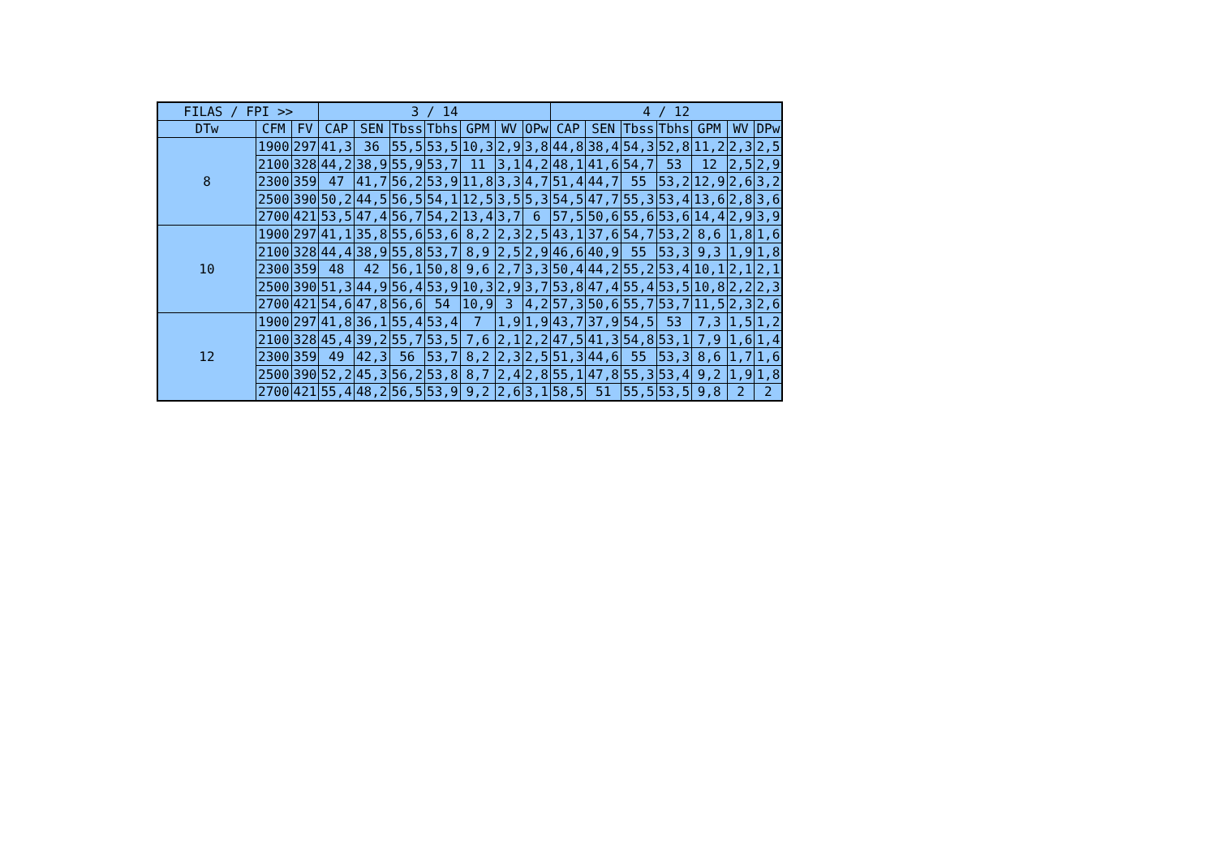| FILAS / FPI >> | | | 3 / 14 | | | | | | | 4 / 12 | | | | | | |
| --- | --- | --- | --- | --- | --- | --- | --- | --- | --- | --- | --- | --- | --- | --- | --- | --- |
| DTw | CFM | FV | CAP | SEN | Tbss | Tbhs | GPM | WV | OPw | CAP | SEN | Tbss | Tbhs | GPM | WV | DPw |
| 8 | 1900 | 297 | 41,3 | 36 | 55,5 | 53,5 | 10,3 | 2,9 | 3,8 | 44,8 | 38,4 | 54,3 | 52,8 | 11,2 | 2,3 | 2,5 |
| | 2100 | 328 | 44,2 | 38,9 | 55,9 | 53,7 | 11 | 3,1 | 4,2 | 48,1 | 41,6 | 54,7 | 53 | 12 | 2,5 | 2,9 |
| | 2300 | 359 | 47 | 41,7 | 56,2 | 53,9 | 11,8 | 3,3 | 4,7 | 51,4 | 44,7 | 55 | 53,2 | 12,9 | 2,6 | 3,2 |
| | 2500 | 390 | 50,2 | 44,5 | 56,5 | 54,1 | 12,5 | 3,5 | 5,3 | 54,5 | 47,7 | 55,3 | 53,4 | 13,6 | 2,8 | 3,6 |
| | 2700 | 421 | 53,5 | 47,4 | 56,7 | 54,2 | 13,4 | 3,7 | 6 | 57,5 | 50,6 | 55,6 | 53,6 | 14,4 | 2,9 | 3,9 |
| 10 | 1900 | 297 | 41,1 | 35,8 | 55,6 | 53,6 | 8,2 | 2,3 | 2,5 | 43,1 | 37,6 | 54,7 | 53,2 | 8,6 | 1,8 | 1,6 |
| | 2100 | 328 | 44,4 | 38,9 | 55,8 | 53,7 | 8,9 | 2,5 | 2,9 | 46,6 | 40,9 | 55 | 53,3 | 9,3 | 1,9 | 1,8 |
| | 2300 | 359 | 48 | 42 | 56,1 | 50,8 | 9,6 | 2,7 | 3,3 | 50,4 | 44,2 | 55,2 | 53,4 | 10,1 | 2,1 | 2,1 |
| | 2500 | 390 | 51,3 | 44,9 | 56,4 | 53,9 | 10,3 | 2,9 | 3,7 | 53,8 | 47,4 | 55,4 | 53,5 | 10,8 | 2,2 | 2,3 |
| | 2700 | 421 | 54,6 | 47,8 | 56,6 | 54 | 10,9 | 3 | 4,2 | 57,3 | 50,6 | 55,7 | 53,7 | 11,5 | 2,3 | 2,6 |
| 12 | 1900 | 297 | 41,8 | 36,1 | 55,4 | 53,4 | 7 | 1,9 | 1,9 | 43,7 | 37,9 | 54,5 | 53 | 7,3 | 1,5 | 1,2 |
| | 2100 | 328 | 45,4 | 39,2 | 55,7 | 53,5 | 7,6 | 2,1 | 2,2 | 47,5 | 41,3 | 54,8 | 53,1 | 7,9 | 1,6 | 1,4 |
| | 2300 | 359 | 49 | 42,3 | 56 | 53,7 | 8,2 | 2,3 | 2,5 | 51,3 | 44,6 | 55 | 53,3 | 8,6 | 1,7 | 1,6 |
| | 2500 | 390 | 52,2 | 45,3 | 56,2 | 53,8 | 8,7 | 2,4 | 2,8 | 55,1 | 47,8 | 55,3 | 53,4 | 9,2 | 1,9 | 1,8 |
| | 2700 | 421 | 55,4 | 48,2 | 56,5 | 53,9 | 9,2 | 2,6 | 3,1 | 58,5 | 51 | 55,5 | 53,5 | 9,8 | 2 | 2 |